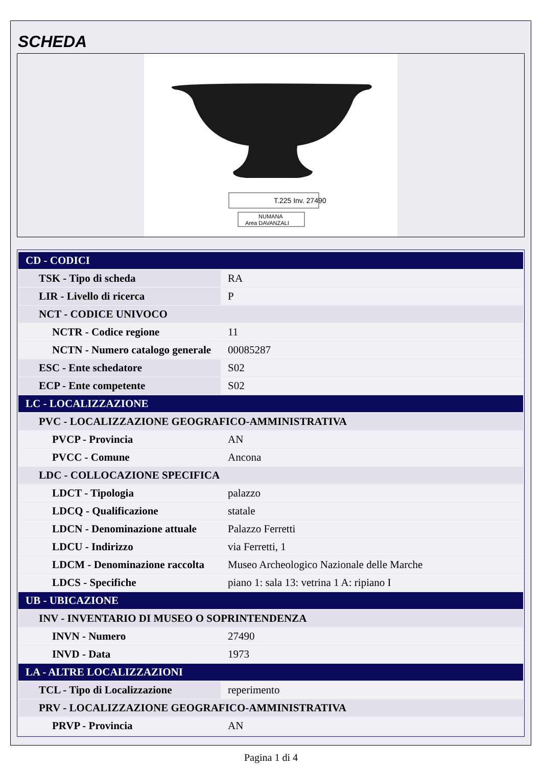SCHEDA
T.225 Inv. 27490
NUMANA
Area DAVANZALI
| CD - CODICI | |
| TSK - Tipo di scheda | RA |
| LIR - Livello di ricerca | P |
| NCT - CODICE UNIVOCO | |
| NCTR - Codice regione | 11 |
| NCTN - Numero catalogo generale | 00085287 |
| ESC - Ente schedatore | S02 |
| ECP - Ente competente | S02 |
| LC - LOCALIZZAZIONE | |
| PVC - LOCALIZZAZIONE GEOGRAFICO-AMMINISTRATIVA | |
| PVCP - Provincia | AN |
| PVCC - Comune | Ancona |
| LDC - COLLOCAZIONE SPECIFICA | |
| LDCT - Tipologia | palazzo |
| LDCQ - Qualificazione | statale |
| LDCN - Denominazione attuale | Palazzo Ferretti |
| LDCU - Indirizzo | via Ferretti, 1 |
| LDCM - Denominazione raccolta | Museo Archeologico Nazionale delle Marche |
| LDCS - Specifiche | piano 1: sala 13: vetrina 1 A: ripiano I |
| UB - UBICAZIONE | |
| INV - INVENTARIO DI MUSEO O SOPRINTENDENZA | |
| INVN - Numero | 27490 |
| INVD - Data | 1973 |
| LA - ALTRE LOCALIZZAZIONI | |
| TCL - Tipo di Localizzazione | reperimento |
| PRV - LOCALIZZAZIONE GEOGRAFICO-AMMINISTRATIVA | |
| PRVP - Provincia | AN |
Pagina 1 di 4